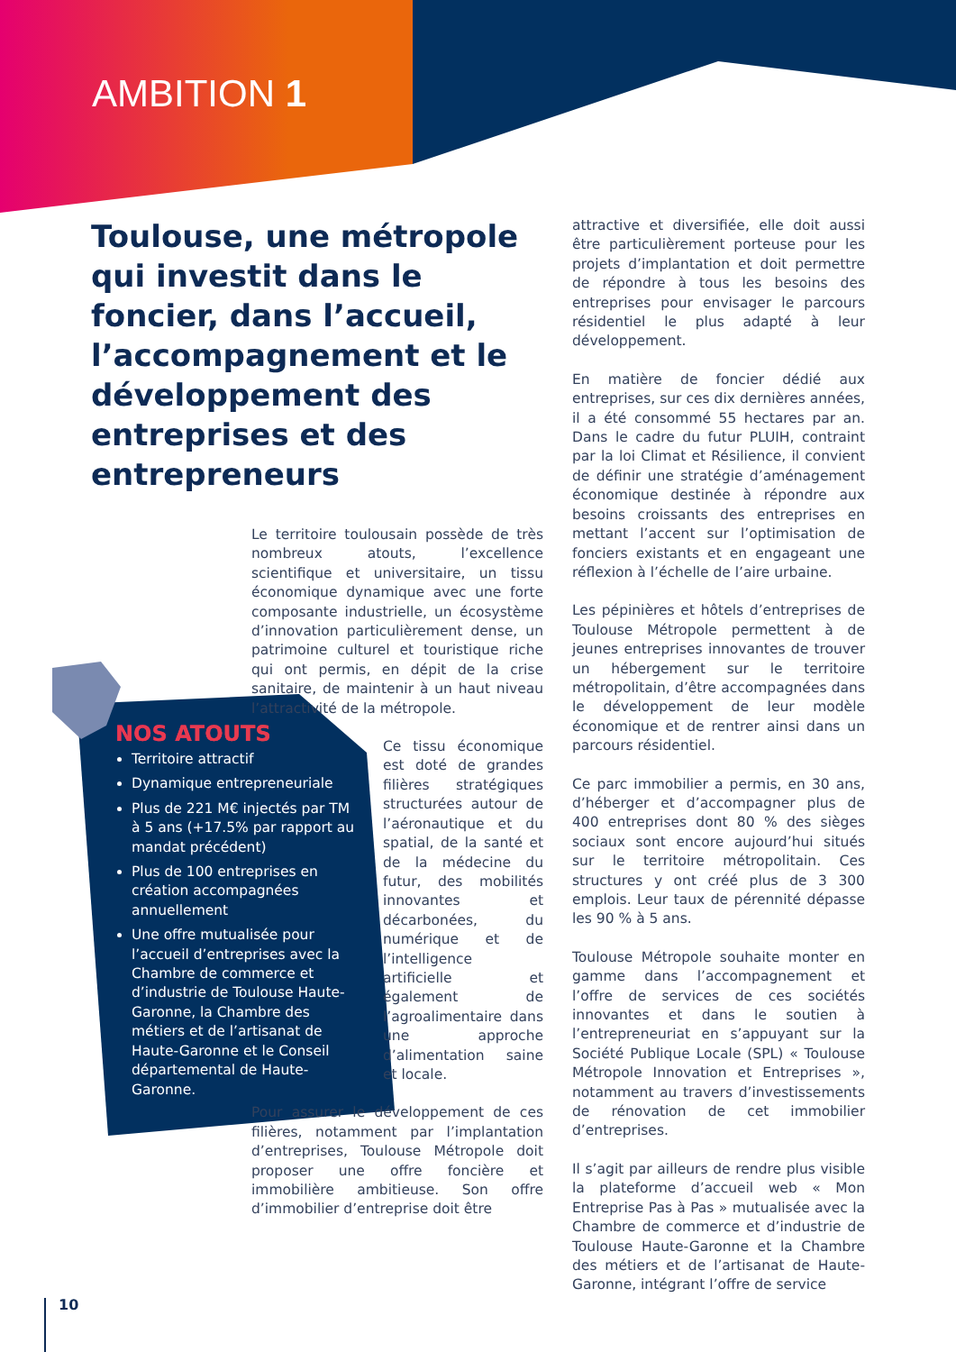AMBITION 1
Toulouse, une métropole qui investit dans le foncier, dans l’accueil, l’accompagnement et le développement des entreprises et des entrepreneurs
Le territoire toulousain possède de très nombreux atouts, l’excellence scientifique et universitaire, un tissu économique dynamique avec une forte composante industrielle, un écosystème d’innovation particulièrement dense, un patrimoine culturel et touristique riche qui ont permis, en dépit de la crise sanitaire, de maintenir à un haut niveau l’attractivité de la métropole.
Ce tissu économique est doté de grandes filières stratégiques structurées autour de l’aéronautique et du spatial, de la santé et de la médecine du futur, des mobilités innovantes et décarbonées, du numérique et de l’intelligence artificielle et également de l’agroalimentaire dans une approche d’alimentation saine et locale.
Pour assurer le développement de ces filières, notamment par l’implantation d’entreprises, Toulouse Métropole doit proposer une offre foncière et immobilière ambitieuse. Son offre d’immobilier d’entreprise doit être
attractive et diversifiée, elle doit aussi être particulièrement porteuse pour les projets d’implantation et doit permettre de répondre à tous les besoins des entreprises pour envisager le parcours résidentiel le plus adapté à leur développement.
En matière de foncier dédié aux entreprises, sur ces dix dernières années, il a été consommé 55 hectares par an. Dans le cadre du futur PLUIH, contraint par la loi Climat et Résilience, il convient de définir une stratégie d’aménagement économique destinée à répondre aux besoins croissants des entreprises en mettant l’accent sur l’optimisation de fonciers existants et en engageant une réflexion à l’échelle de l’aire urbaine.
Les pépinières et hôtels d’entreprises de Toulouse Métropole permettent à de jeunes entreprises innovantes de trouver un hébergement sur le territoire métropolitain, d’être accompagnées dans le développement de leur modèle économique et de rentrer ainsi dans un parcours résidentiel.
Ce parc immobilier a permis, en 30 ans, d’héberger et d’accompagner plus de 400 entreprises dont 80 % des sièges sociaux sont encore aujourd’hui situés sur le territoire métropolitain. Ces structures y ont créé plus de 3 300 emplois. Leur taux de pérennité dépasse les 90 % à 5 ans.
Toulouse Métropole souhaite monter en gamme dans l’accompagnement et l’offre de services de ces sociétés innovantes et dans le soutien à l’entrepreneuriat en s’appuyant sur la Société Publique Locale (SPL) « Toulouse Métropole Innovation et Entreprises », notamment au travers d’investissements de rénovation de cet immobilier d’entreprises.
Il s’agit par ailleurs de rendre plus visible la plateforme d’accueil web « Mon Entreprise Pas à Pas » mutualisée avec la Chambre de commerce et d’industrie de Toulouse Haute-Garonne et la Chambre des métiers et de l’artisanat de Haute-Garonne, intégrant l’offre de service
NOS ATOUTS
Territoire attractif
Dynamique entrepreneuriale
Plus de 221 M€ injectés par TM à 5 ans (+17.5% par rapport au mandat précédent)
Plus de 100 entreprises en création accompagnées annuellement
Une offre mutualisée pour l’accueil d’entreprises avec la Chambre de commerce et d’industrie de Toulouse Haute-Garonne, la Chambre des métiers et de l’artisanat de Haute-Garonne et le Conseil départemental de Haute-Garonne.
10